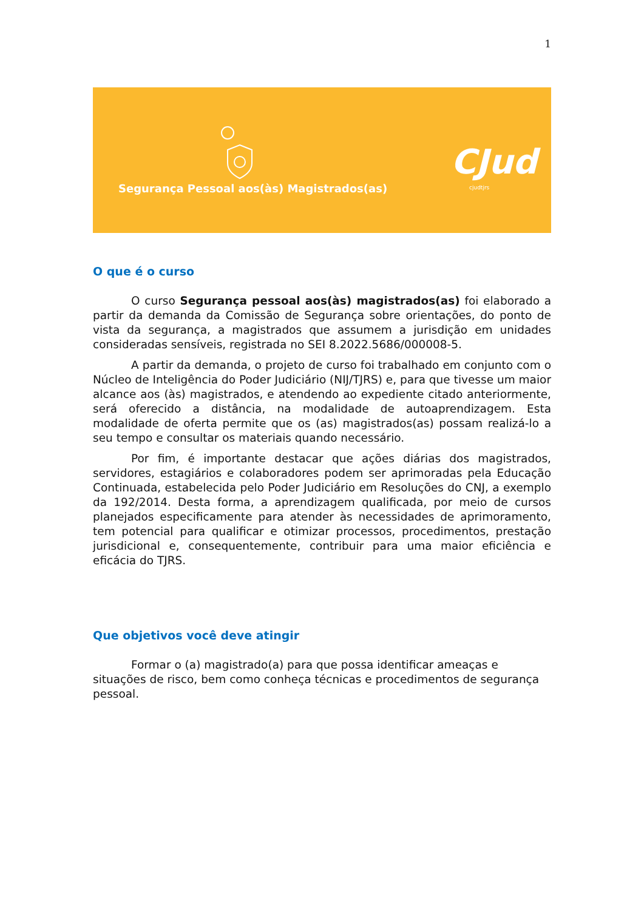1
Segurança Pessoal aos(às) Magistrados(as)
CJud
cjudtjrs
O que é o curso
O curso Segurança pessoal aos(às) magistrados(as) foi elaborado a partir da demanda da Comissão de Segurança sobre orientações, do ponto de vista da segurança, a magistrados que assumem a jurisdição em unidades consideradas sensíveis, registrada no SEI 8.2022.5686/000008-5.
A partir da demanda, o projeto de curso foi trabalhado em conjunto com o Núcleo de Inteligência do Poder Judiciário (NIJ/TJRS) e, para que tivesse um maior alcance aos (às) magistrados, e atendendo ao expediente citado anteriormente, será oferecido a distância, na modalidade de autoaprendizagem. Esta modalidade de oferta permite que os (as) magistrados(as) possam realizá-lo a seu tempo e consultar os materiais quando necessário.
Por fim, é importante destacar que ações diárias dos magistrados, servidores, estagiários e colaboradores podem ser aprimoradas pela Educação Continuada, estabelecida pelo Poder Judiciário em Resoluções do CNJ, a exemplo da 192/2014. Desta forma, a aprendizagem qualificada, por meio de cursos planejados especificamente para atender às necessidades de aprimoramento, tem potencial para qualificar e otimizar processos, procedimentos, prestação jurisdicional e, consequentemente, contribuir para uma maior eficiência e eficácia do TJRS.
Que objetivos você deve atingir
Formar o (a) magistrado(a) para que possa identificar ameaças e situações de risco, bem como conheça técnicas e procedimentos de segurança pessoal.